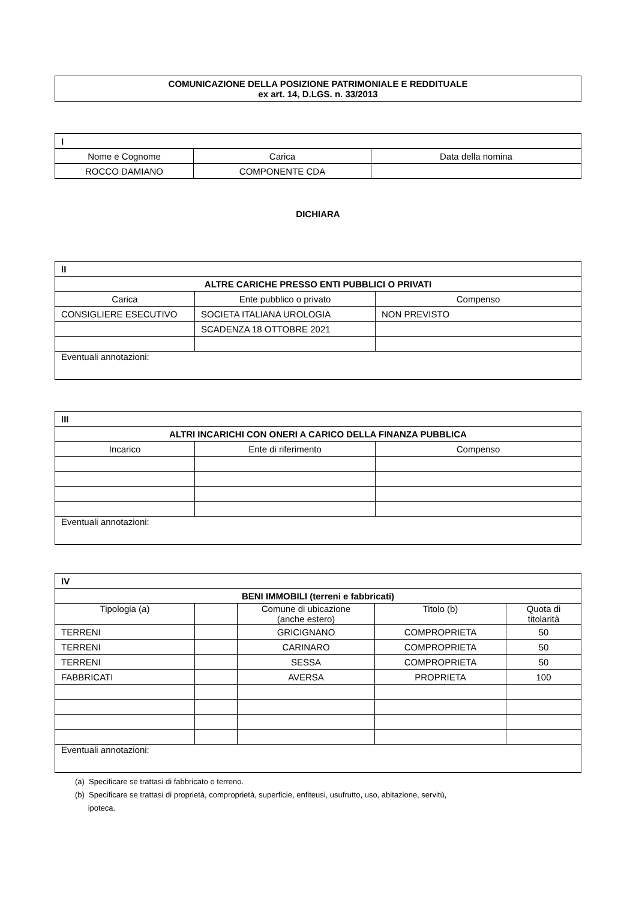COMUNICAZIONE DELLA POSIZIONE PATRIMONIALE E REDDITUALE
ex art. 14, D.LGS. n. 33/2013
| I | | |
| Nome e Cognome | Carica | Data della nomina |
| ROCCO DAMIANO | COMPONENTE CDA | |
DICHIARA
| II | | |
| ALTRE CARICHE PRESSO ENTI PUBBLICI O PRIVATI | | |
| Carica | Ente pubblico o privato | Compenso |
| CONSIGLIERE ESECUTIVO | SOCIETA ITALIANA UROLOGIA | NON PREVISTO |
| | SCADENZA 18 OTTOBRE 2021 | |
| Eventuali annotazioni: | | |
| III | | |
| ALTRI INCARICHI CON ONERI A CARICO DELLA FINANZA PUBBLICA | | |
| Incarico | Ente di riferimento | Compenso |
| Eventuali annotazioni: | | |
| IV | | | | |
| BENI IMMOBILI (terreni e fabbricati) | | | | |
| Tipologia (a) | | Comune di ubicazione (anche estero) | Titolo (b) | Quota di titolarità |
| TERRENI | | GRICIGNANO | COMPROPRIETA | 50 |
| TERRENI | | CARINARO | COMPROPRIETA | 50 |
| TERRENI | | SESSA | COMPROPRIETA | 50 |
| FABBRICATI | | AVERSA | PROPRIETA | 100 |
| Eventuali annotazioni: | | | | |
(a) Specificare se trattasi di fabbricato o terreno.
(b) Specificare se trattasi di proprietà, comproprietà, superficie, enfiteusi, usufrutto, uso, abitazione, servitù,
ipoteca.